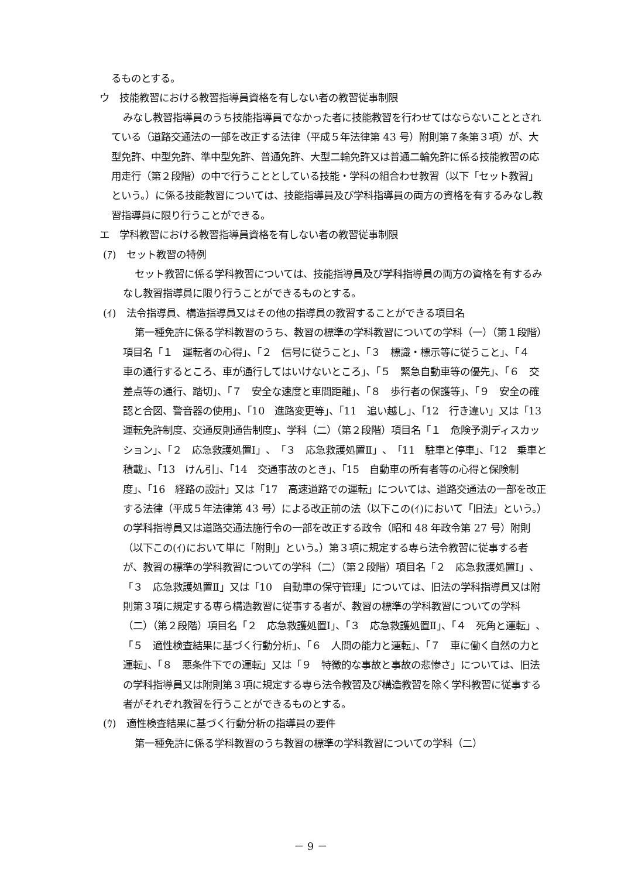るものとする。
ウ　技能教習における教習指導員資格を有しない者の教習従事制限
みなし教習指導員のうち技能指導員でなかった者に技能教習を行わせてはならないこととされている（道路交通法の一部を改正する法律（平成５年法律第 43 号）附則第７条第３項）が、大型免許、中型免許、準中型免許、普通免許、大型二輪免許又は普通二輪免許に係る技能教習の応用走行（第２段階）の中で行うこととしている技能・学科の組合わせ教習（以下「セット教習」という。）に係る技能教習については、技能指導員及び学科指導員の両方の資格を有するみなし教習指導員に限り行うことができる。
エ　学科教習における教習指導員資格を有しない者の教習従事制限
(ｱ)　セット教習の特例
セット教習に係る学科教習については、技能指導員及び学科指導員の両方の資格を有するみなし教習指導員に限り行うことができるものとする。
(ｲ)　法令指導員、構造指導員又はその他の指導員の教習することができる項目名
第一種免許に係る学科教習のうち、教習の標準の学科教習についての学科（一）（第１段階）項目名「１　運転者の心得」、「２　信号に従うこと」、「３　標識・標示等に従うこと」、「４　車の通行するところ、車が通行してはいけないところ」、「５　緊急自動車等の優先」、「６　交差点等の通行、踏切」、「７　安全な速度と車間距離」、「８　歩行者の保護等」、「９　安全の確認と合図、警音器の使用」、「10　進路変更等」、「11　追い越し」、「12　行き違い」又は「13　運転免許制度、交通反則通告制度」、学科（二）（第２段階）項目名「１　危険予測ディスカッション」、「２　応急救護処置Ⅰ」、「３　応急救護処置Ⅱ」、「11　駐車と停車」、「12　乗車と積載」、「13　けん引」、「14　交通事故のとき」、「15　自動車の所有者等の心得と保険制度」、「16　経路の設計」又は「17　高速道路での運転」については、道路交通法の一部を改正する法律（平成５年法律第 43 号）による改正前の法（以下この(ｲ)において「旧法」という。）の学科指導員又は道路交通法施行令の一部を改正する政令（昭和 48 年政令第 27 号）附則（以下この(ｲ)において単に「附則」という。）第３項に規定する専ら法令教習に従事する者が、教習の標準の学科教習についての学科（二）（第２段階）項目名「２　応急救護処置Ⅰ」、「３　応急救護処置Ⅱ」又は「10　自動車の保守管理」については、旧法の学科指導員又は附則第３項に規定する専ら構造教習に従事する者が、教習の標準の学科教習についての学科（二）（第２段階）項目名「２　応急救護処置Ⅰ」、「３　応急救護処置Ⅱ」、「４　死角と運転」、「５　適性検査結果に基づく行動分析」、「６　人間の能力と運転」、「７　車に働く自然の力と運転」、「８　悪条件下での運転」又は「９　特徴的な事故と事故の悲惨さ」については、旧法の学科指導員又は附則第３項に規定する専ら法令教習及び構造教習を除く学科教習に従事する者がそれぞれ教習を行うことができるものとする。
(ｳ)　適性検査結果に基づく行動分析の指導員の要件
第一種免許に係る学科教習のうち教習の標準の学科教習についての学科（二）
－ 9 －